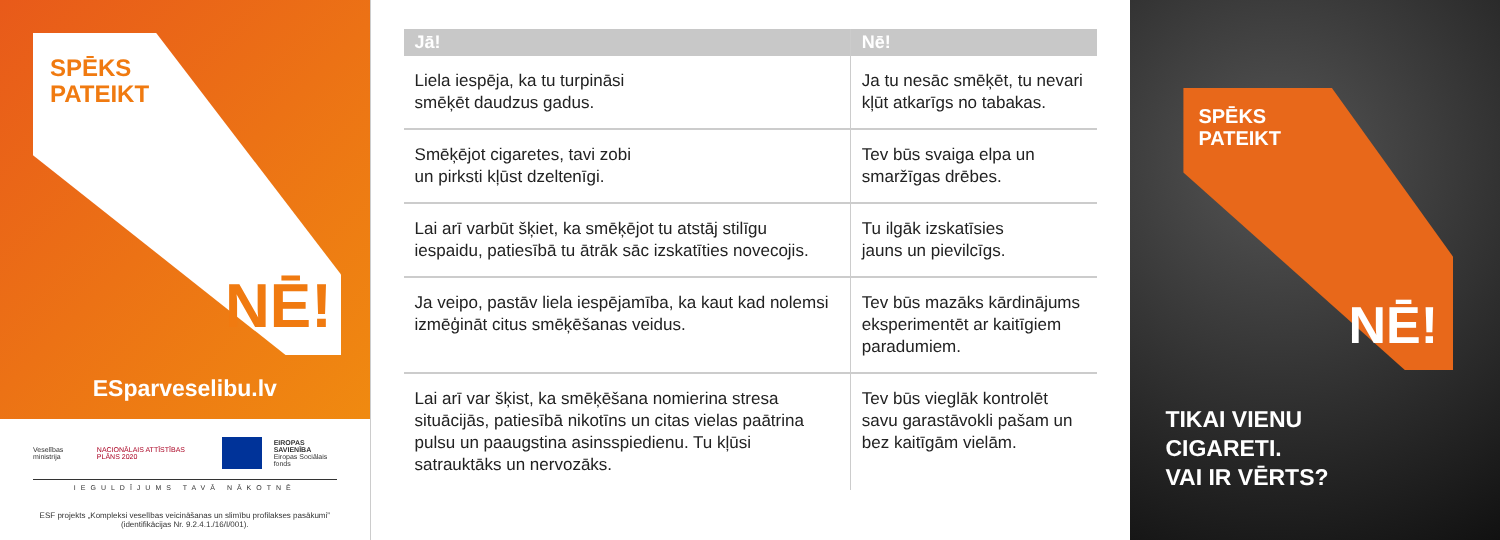SPĒKS
PATEIKT
NĒ!
ESparveselibu.lv
Veselības ministrija NACIONĀLAIS ATTĪSTĪBAS PLĀNS 2020
EIROPAS SAVIENĪBA
Eiropas Sociālais fonds
IEGULDĪJUMS TAVĀ NĀKOTNĒ
ESF projekts „Kompleksi veselības veicināšanas un slimību profilakses pasākumi”
(identifikācijas Nr. 9.2.4.1./16/I/001).
| Jā! | Nē! |
| --- | --- |
| Liela iespēja, ka tu turpināsi smēķēt daudzus gadus. | Ja tu nesāc smēķēt, tu nevari kļūt atkarīgs no tabakas. |
| Smēķējot cigaretes, tavi zobi un pirksti kļūst dzeltenīgi. | Tev būs svaiga elpa un smaržīgas drēbes. |
| Lai arī varbūt šķiet, ka smēķējot tu atstāj stilīgu iespaidu, patiesībā tu ātrāk sāc izskatīties novecojis. | Tu ilgāk izskatīsies jauns un pievilcīgs. |
| Ja veipo, pastāv liela iespējamība, ka kaut kad nolemsi izmēģināt citus smēķēšanas veidus. | Tev būs mazāks kārdinājums eksperimentēt ar kaitīgiem paradumiem. |
| Lai arī var šķist, ka smēķēšana nomierina stresa situācijās, patiesībā nikotīns un citas vielas paātrina pulsu un paaugstina asinsspiedienu. Tu kļūsi satrauktāks un nervozāks. | Tev būs vieglāk kontrolēt savu garastāvokli pašam un bez kaitīgām vielām. |
SPĒKS
PATEIKT
NĒ!
TIKAI VIENU
CIGARETI.
VAI IR VĒRTS?